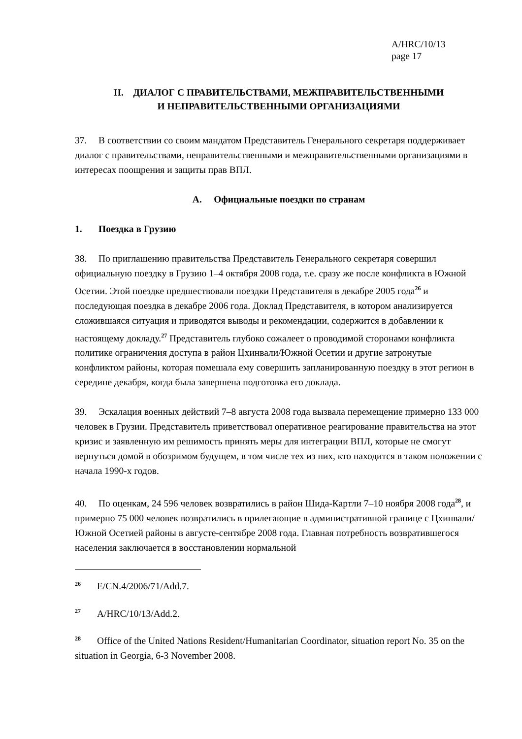A/HRC/10/13
page 17
II. ДИАЛОГ С ПРАВИТЕЛЬСТВАМИ, МЕЖПРАВИТЕЛЬСТВЕННЫМИ
И НЕПРАВИТЕЛЬСТВЕННЫМИ ОРГАНИЗАЦИЯМИ
37. В соответствии со своим мандатом Представитель Генерального секретаря поддерживает диалог с правительствами, неправительственными и межправительственными организациями в интересах поощрения и защиты прав ВПЛ.
A. Официальные поездки по странам
1. Поездка в Грузию
38. По приглашению правительства Представитель Генерального секретаря совершил официальную поездку в Грузию 1–4 октября 2008 года, т.е. сразу же после конфликта в Южной Осетии. Этой поездке предшествовали поездки Представителя в декабре 2005 года<sup>26</sup> и последующая поездка в декабре 2006 года. Доклад Представителя, в котором анализируется сложившаяся ситуация и приводятся выводы и рекомендации, содержится в добавлении к настоящему докладу.<sup>27</sup> Представитель глубоко сожалеет о проводимой сторонами конфликта политике ограничения доступа в район Цхинвали/Южной Осетии и другие затронутые конфликтом районы, которая помешала ему совершить запланированную поездку в этот регион в середине декабря, когда была завершена подготовка его доклада.
39. Эскалация военных действий 7–8 августа 2008 года вызвала перемещение примерно 133 000 человек в Грузии. Представитель приветствовал оперативное реагирование правительства на этот кризис и заявленную им решимость принять меры для интеграции ВПЛ, которые не смогут вернуться домой в обозримом будущем, в том числе тех из них, кто находится в таком положении с начала 1990-х годов.
40. По оценкам, 24 596 человек возвратились в район Шида-Картли 7–10 ноября 2008 года<sup>28</sup>, и примерно 75 000 человек возвратились в прилегающие в административной границе с Цхинвали/Южной Осетией районы в августе-сентябре 2008 года. Главная потребность возвратившегося населения заключается в восстановлении нормальной
<sup>26</sup> E/CN.4/2006/71/Add.7.
<sup>27</sup> A/HRC/10/13/Add.2.
<sup>28</sup> Office of the United Nations Resident/Humanitarian Coordinator, situation report No. 35 on the situation in Georgia, 6-3 November 2008.